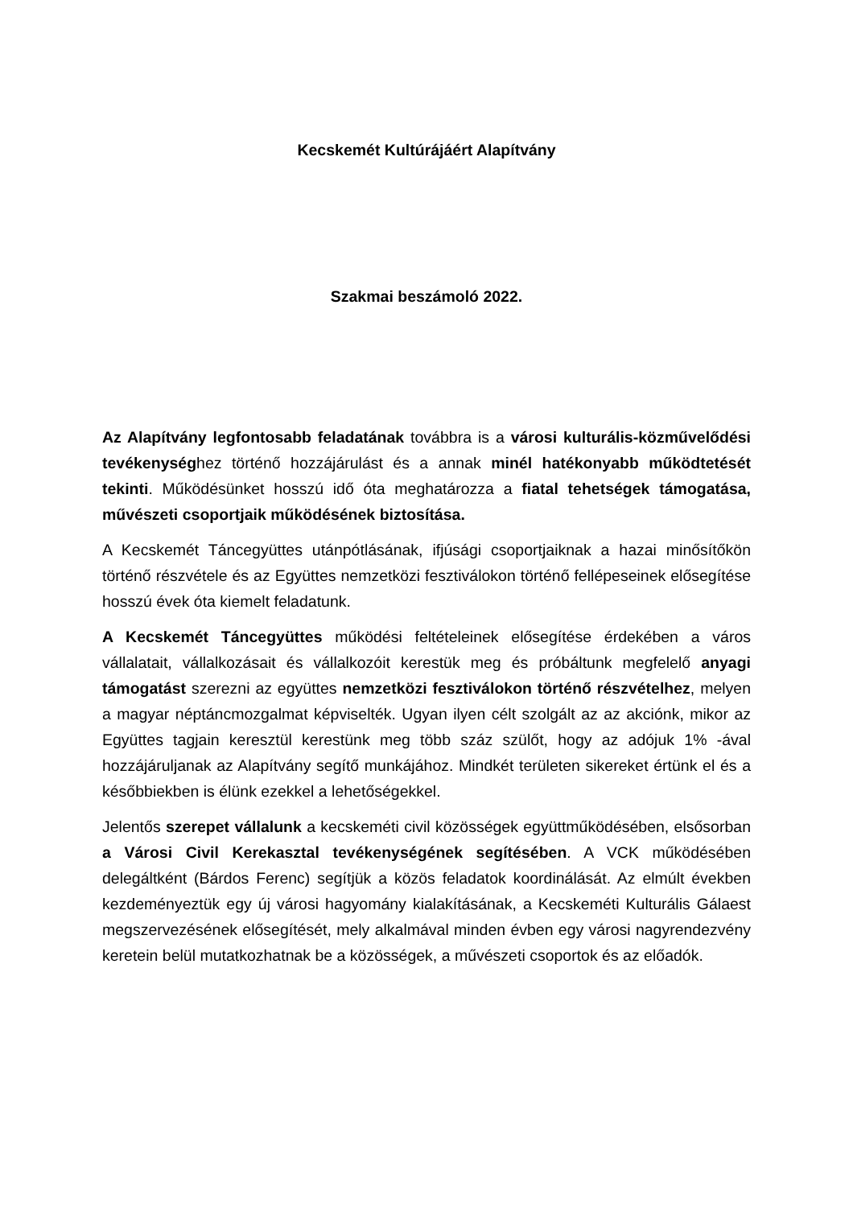Kecskemét Kultúrájáért Alapítvány
Szakmai beszámoló 2022.
Az Alapítvány legfontosabb feladatának továbbra is a városi kulturális-közművelődési tevékenységhez történő hozzájárulást és a annak minél hatékonyabb működtetését tekinti. Működésünket hosszú idő óta meghatározza a fiatal tehetségek támogatása, művészeti csoportjaik működésének biztosítása.
A Kecskemét Táncegyüttes utánpótlásának, ifjúsági csoportjaiknak a hazai minősítőkön történő részvétele és az Együttes nemzetközi fesztiválokon történő fellépeseinek elősegítése hosszú évek óta kiemelt feladatunk.
A Kecskemét Táncegyüttes működési feltételeinek elősegítése érdekében a város vállalatait, vállalkozásait és vállalkozóit kerestük meg és próbáltunk megfelelő anyagi támogatást szerezni az együttes nemzetközi fesztiválokon történő részvételhez, melyen a magyar néptáncmozgalmat képviselték. Ugyan ilyen célt szolgált az az akciónk, mikor az Együttes tagjain keresztül kerestünk meg több száz szülőt, hogy az adójuk 1% -ával hozzájáruljanak az Alapítvány segítő munkájához. Mindkét területen sikereket értünk el és a későbbiekben is élünk ezekkel a lehetőségekkel.
Jelentős szerepet vállalunk a kecskeméti civil közösségek együttműködésében, elsősorban a Városi Civil Kerekasztal tevékenységének segítésében. A VCK működésében delegáltként (Bárdos Ferenc) segítjük a közös feladatok koordinálását. Az elmúlt években kezdeményeztük egy új városi hagyomány kialakításának, a Kecskeméti Kulturális Gálaest megszervezésének elősegítését, mely alkalmával minden évben egy városi nagyrendezvény keretein belül mutatkozhatnak be a közösségek, a művészeti csoportok és az előadók.